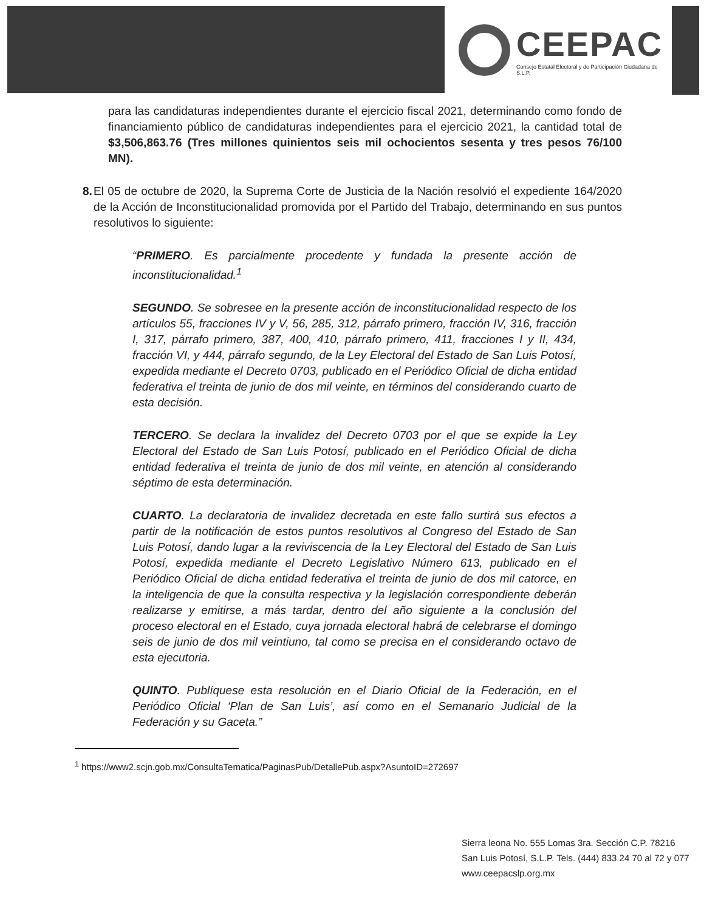CEEPAC
Consejo Estatal Electoral y de Participación Ciudadana de S.L.P.
para las candidaturas independientes durante el ejercicio fiscal 2021, determinando como fondo de financiamiento público de candidaturas independientes para el ejercicio 2021, la cantidad total de $3,506,863.76 (Tres millones quinientos seis mil ochocientos sesenta y tres pesos 76/100 MN).
8. El 05 de octubre de 2020, la Suprema Corte de Justicia de la Nación resolvió el expediente 164/2020 de la Acción de Inconstitucionalidad promovida por el Partido del Trabajo, determinando en sus puntos resolutivos lo siguiente:
“PRIMERO. Es parcialmente procedente y fundada la presente acción de inconstitucionalidad.<sup>1</sup>
SEGUNDO. Se sobresee en la presente acción de inconstitucionalidad respecto de los artículos 55, fracciones IV y V, 56, 285, 312, párrafo primero, fracción IV, 316, fracción I, 317, párrafo primero, 387, 400, 410, párrafo primero, 411, fracciones I y II, 434, fracción VI, y 444, párrafo segundo, de la Ley Electoral del Estado de San Luis Potosí, expedida mediante el Decreto 0703, publicado en el Periódico Oficial de dicha entidad federativa el treinta de junio de dos mil veinte, en términos del considerando cuarto de esta decisión.
TERCERO. Se declara la invalidez del Decreto 0703 por el que se expide la Ley Electoral del Estado de San Luis Potosí, publicado en el Periódico Oficial de dicha entidad federativa el treinta de junio de dos mil veinte, en atención al considerando séptimo de esta determinación.
CUARTO. La declaratoria de invalidez decretada en este fallo surtirá sus efectos a partir de la notificación de estos puntos resolutivos al Congreso del Estado de San Luis Potosí, dando lugar a la reviviscencia de la Ley Electoral del Estado de San Luis Potosí, expedida mediante el Decreto Legislativo Número 613, publicado en el Periódico Oficial de dicha entidad federativa el treinta de junio de dos mil catorce, en la inteligencia de que la consulta respectiva y la legislación correspondiente deberán realizarse y emitirse, a más tardar, dentro del año siguiente a la conclusión del proceso electoral en el Estado, cuya jornada electoral habrá de celebrarse el domingo seis de junio de dos mil veintiuno, tal como se precisa en el considerando octavo de esta ejecutoria.
QUINTO. Publíquese esta resolución en el Diario Oficial de la Federación, en el Periódico Oficial ‘Plan de San Luis’, así como en el Semanario Judicial de la Federación y su Gaceta.”
<sup>1</sup> https://www2.scjn.gob.mx/ConsultaTematica/PaginasPub/DetallePub.aspx?AsuntoID=272697
Sierra leona No. 555 Lomas 3ra. Sección C.P. 78216
San Luis Potosí, S.L.P. Tels. (444) 833 24 70 al 72 y 077
www.ceepacslp.org.mx